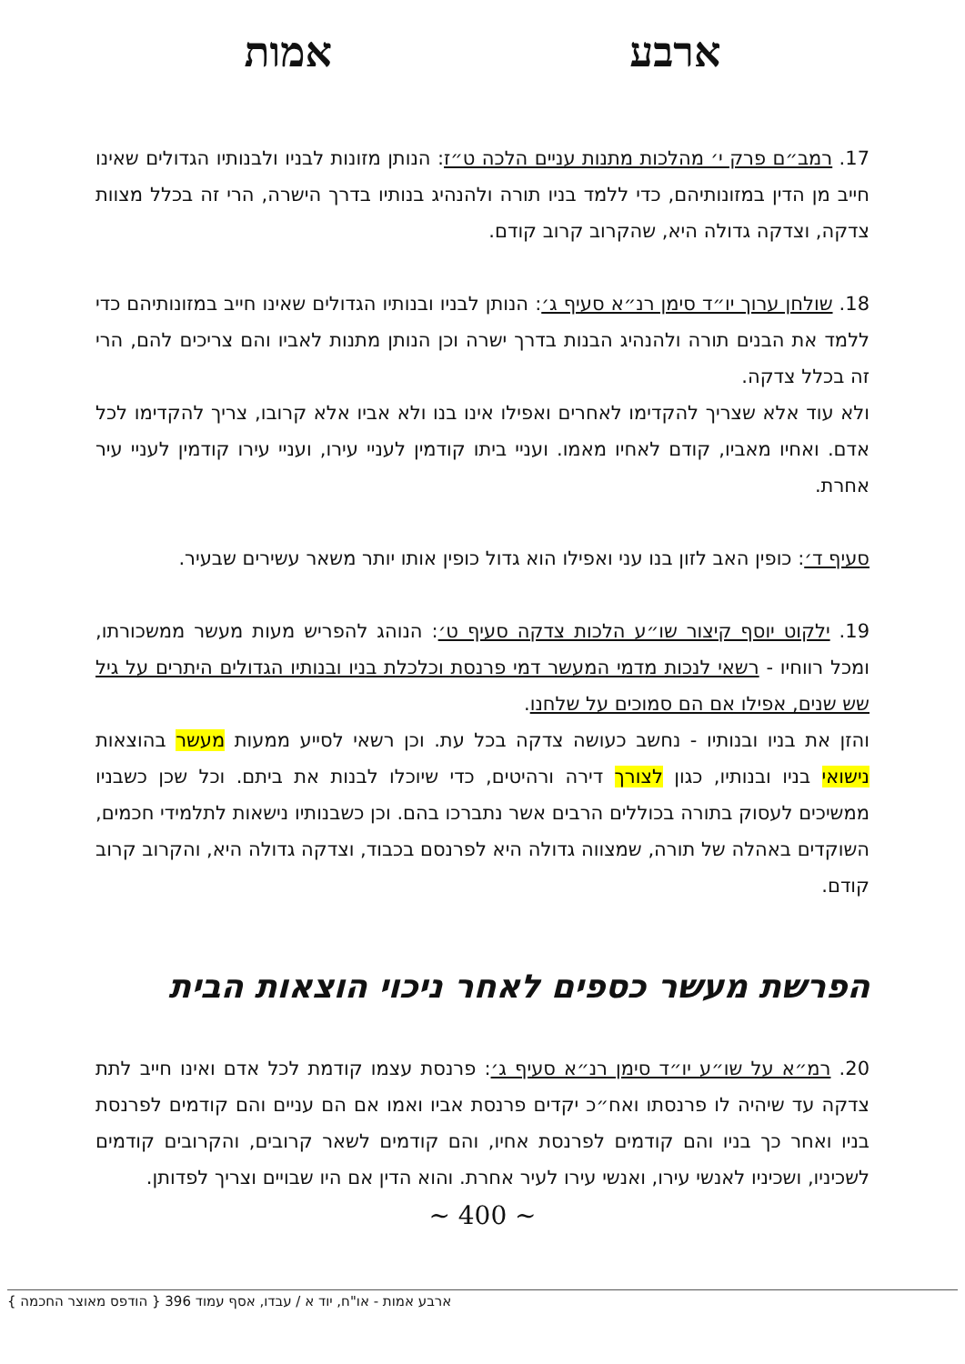ארבע אמות
17. רמב״ם פרק י׳ מהלכות מתנות עניים הלכה ט״ז: הנותן מזונות לבניו ולבנותיו הגדולים שאינו חייב מן הדין במזונותיהם, כדי ללמד בניו תורה ולהנהיג בנותיו בדרך הישרה, הרי זה בכלל מצוות צדקה, וצדקה גדולה היא, שהקרוב קרוב קודם.
18. שולחן ערוך יו״ד סימן רנ״א סעיף ג׳: הנותן לבניו ובנותיו הגדולים שאינו חייב במזונותיהם כדי ללמד את הבנים תורה ולהנהיג הבנות בדרך ישרה וכן הנותן מתנות לאביו והם צריכים להם, הרי זה בכלל צדקה.
ולא עוד אלא שצריך להקדימו לאחרים ואפילו אינו בנו ולא אביו אלא קרובו, צריך להקדימו לכל אדם. ואחיו מאביו, קודם לאחיו מאמו. ועניי ביתו קודמין לעניי עירו, ועניי עירו קודמין לעניי עיר אחרת.
סעיף ד׳: כופין האב לזון בנו עני ואפילו הוא גדול כופין אותו יותר משאר עשירים שבעיר.
19. ילקוט יוסף קיצור שו״ע הלכות צדקה סעיף ט׳: הנוהג להפריש מעות מעשר ממשכורתו, ומכל רווחיו - רשאי לנכות מדמי המעשר דמי פרנסת וכלכלת בניו ובנותיו הגדולים היתרים על גיל שש שנים, אפילו אם הם סמוכים על שלחנו.
והזן את בניו ובנותיו - נחשב כעושה צדקה בכל עת. וכן רשאי לסייע ממעות מעשר בהוצאות נישואי בניו ובנותיו, כגון לצורך דירה ורהיטים, כדי שיוכלו לבנות את ביתם. וכל שכן כשבניו ממשיכים לעסוק בתורה בכוללים הרבים אשר נתברכו בהם. וכן כשבנותיו נישאות לתלמידי חכמים, השוקדים באהלה של תורה, שמצווה גדולה היא לפרנסם בכבוד, וצדקה גדולה היא, והקרוב קרוב קודם.
הפרשת מעשר כספים לאחר ניכוי הוצאות הבית
20. רמ״א על שו״ע יו״ד סימן רנ״א סעיף ג׳: פרנסת עצמו קודמת לכל אדם ואינו חייב לתת צדקה עד שיהיה לו פרנסתו ואח״כ יקדים פרנסת אביו ואמו אם הם עניים והם קודמים לפרנסת בניו ואחר כך בניו והם קודמים לפרנסת אחיו, והם קודמים לשאר קרובים, והקרובים קודמים לשכיניו, ושכיניו לאנשי עירו, ואנשי עירו לעיר אחרת. והוא הדין אם היו שבויים וצריך לפדותן.
~ 400 ~
ארבע אמות - או"ח, יוד א / עבדו, אסף עמוד 396 { הודפס מאוצר החכמה }